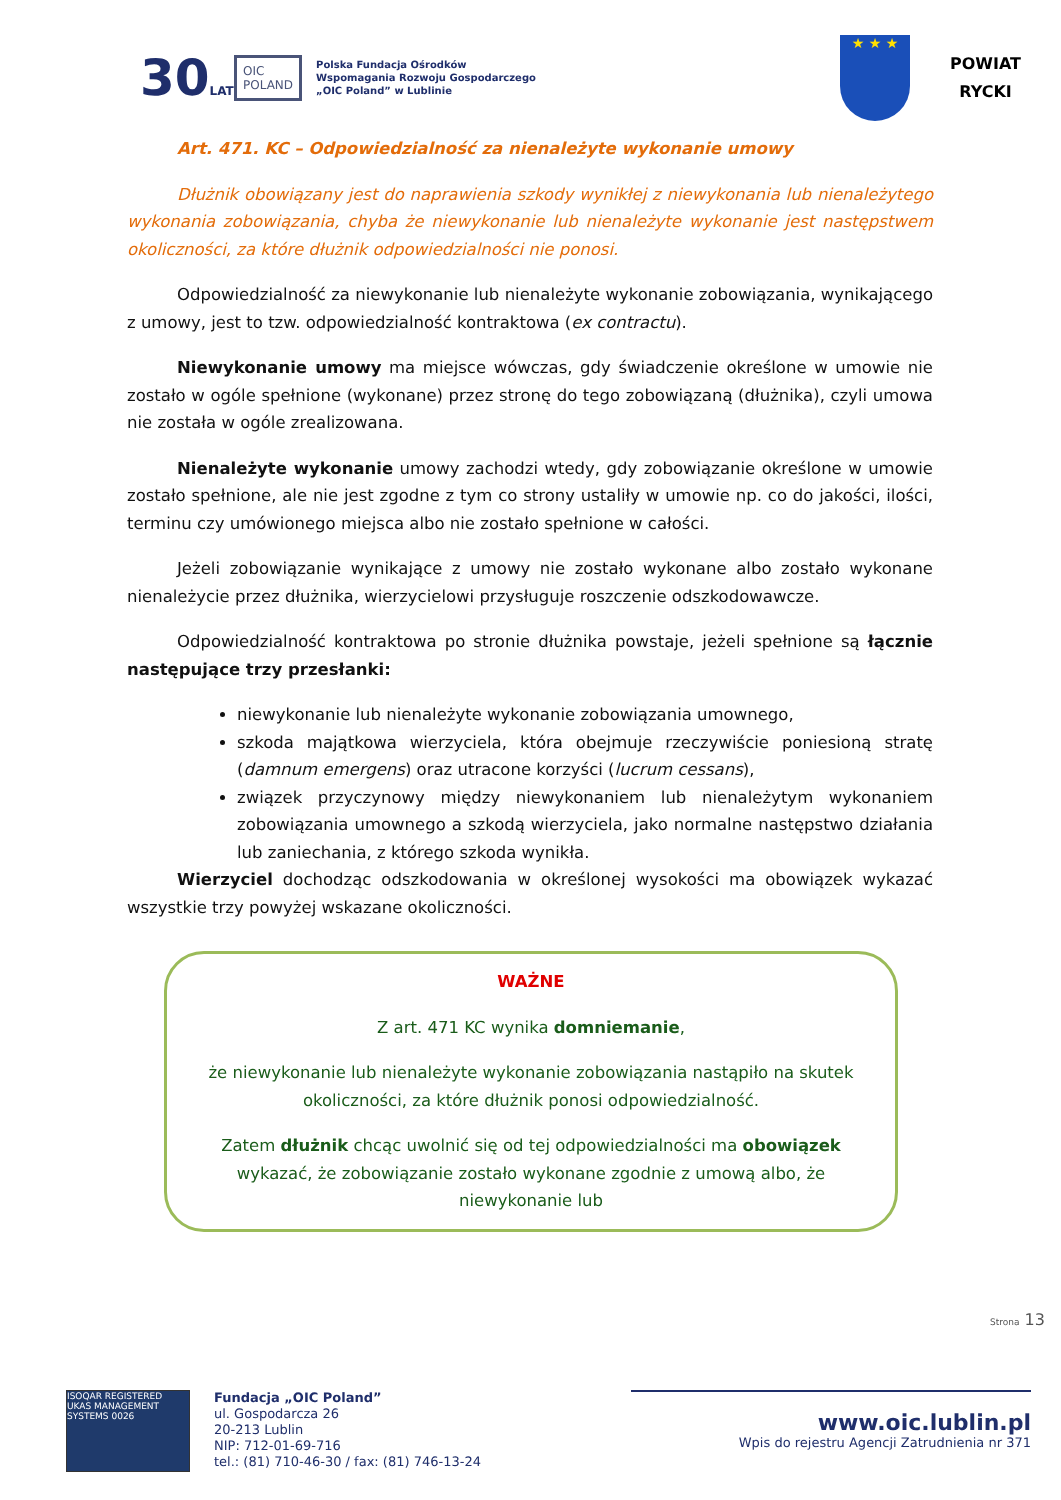30LAT
OIC
POLAND
Polska Fundacja Ośrodków
Wspomagania Rozwoju Gospodarczego
„OIC Poland” w Lublinie
★ ★ ★
POWIAT
RYCKI
Art. 471. KC – Odpowiedzialność za nienależyte wykonanie umowy
Dłużnik obowiązany jest do naprawienia szkody wynikłej z niewykonania lub nienależytego wykonania zobowiązania, chyba że niewykonanie lub nienależyte wykonanie jest następstwem okoliczności, za które dłużnik odpowiedzialności nie ponosi.
Odpowiedzialność za niewykonanie lub nienależyte wykonanie zobowiązania, wynikającego z umowy, jest to tzw. odpowiedzialność kontraktowa (ex contractu).
Niewykonanie umowy ma miejsce wówczas, gdy świadczenie określone w umowie nie zostało w ogóle spełnione (wykonane) przez stronę do tego zobowiązaną (dłużnika), czyli umowa nie została w ogóle zrealizowana.
Nienależyte wykonanie umowy zachodzi wtedy, gdy zobowiązanie określone w umowie zostało spełnione, ale nie jest zgodne z tym co strony ustaliły w umowie np. co do jakości, ilości, terminu czy umówionego miejsca albo nie zostało spełnione w całości.
Jeżeli zobowiązanie wynikające z umowy nie zostało wykonane albo zostało wykonane nienależycie przez dłużnika, wierzycielowi przysługuje roszczenie odszkodowawcze.
Odpowiedzialność kontraktowa po stronie dłużnika powstaje, jeżeli spełnione są łącznie następujące trzy przesłanki:
niewykonanie lub nienależyte wykonanie zobowiązania umownego,
szkoda majątkowa wierzyciela, która obejmuje rzeczywiście poniesioną stratę (damnum emergens) oraz utracone korzyści (lucrum cessans),
związek przyczynowy między niewykonaniem lub nienależytym wykonaniem zobowiązania umownego a szkodą wierzyciela, jako normalne następstwo działania lub zaniechania, z którego szkoda wynikła.
Wierzyciel dochodząc odszkodowania w określonej wysokości ma obowiązek wykazać wszystkie trzy powyżej wskazane okoliczności.
WAŻNE
Z art. 471 KC wynika domniemanie,
że niewykonanie lub nienależyte wykonanie zobowiązania nastąpiło na skutek okoliczności, za które dłużnik ponosi odpowiedzialność.
Zatem dłużnik chcąc uwolnić się od tej odpowiedzialności ma obowiązek wykazać, że zobowiązanie zostało wykonane zgodnie z umową albo, że niewykonanie lub
Strona 13
ISOQAR REGISTERED UKAS MANAGEMENT SYSTEMS 0026
Fundacja „OIC Poland”
ul. Gospodarcza 26
20-213 Lublin
NIP: 712-01-69-716
tel.: (81) 710-46-30 / fax: (81) 746-13-24
www.oic.lublin.pl
Wpis do rejestru Agencji Zatrudnienia nr 371